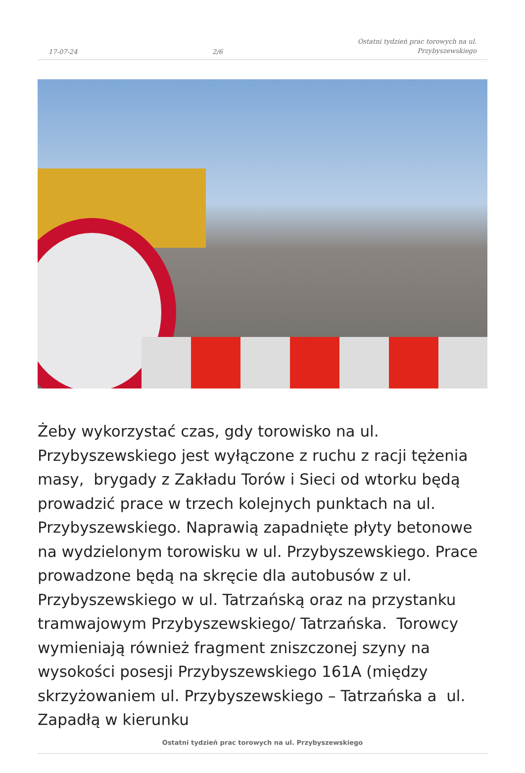17-07-24 2/6 Ostatni tydzień prac torowych na ul.
Przybyszewskiego
Żeby wykorzystać czas, gdy torowisko na ul. Przybyszewskiego jest wyłączone z ruchu z racji tężenia masy, brygady z Zakładu Torów i Sieci od wtorku będą prowadzić prace w trzech kolejnych punktach na ul. Przybyszewskiego. Naprawią zapadnięte płyty betonowe na wydzielonym torowisku w ul. Przybyszewskiego. Prace prowadzone będą na skręcie dla autobusów z ul. Przybyszewskiego w ul. Tatrzańską oraz na przystanku tramwajowym Przybyszewskiego/ Tatrzańska. Torowcy wymieniają również fragment zniszczonej szyny na wysokości posesji Przybyszewskiego 161A (między skrzyżowaniem ul. Przybyszewskiego – Tatrzańska a ul. Zapadłą w kierunku
Ostatni tydzień prac torowych na ul. Przybyszewskiego